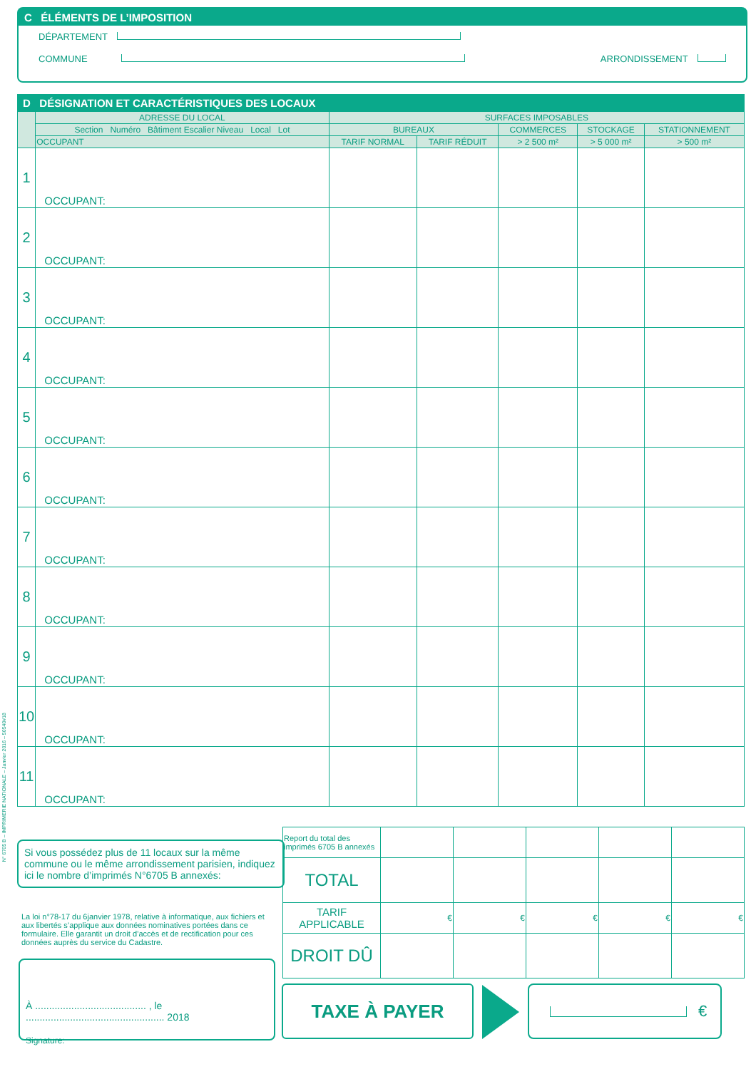C ÉLÉMENTS DE L’IMPOSITION
DÉPARTEMENT
COMMUNE ARRONDISSEMENT
D DÉSIGNATION ET CARACTÉRISTIQUES DES LOCAUX
| | ADRESSE DU LOCAL | SURFACES IMPOSABLES | | | | |
| --- | --- | --- | --- | --- | --- | --- |
| | Section Numéro Bâtiment Escalier Niveau Local Lot | BUREAUX | | COMMERCES | STOCKAGE | STATIONNEMENT |
| | OCCUPANT | TARIF NORMAL | TARIF RÉDUIT | > 2 500 m² | > 5 000 m² | > 500 m² |
| 1 | OCCUPANT: | | | | | |
| 2 | OCCUPANT: | | | | | |
| 3 | OCCUPANT: | | | | | |
| 4 | OCCUPANT: | | | | | |
| 5 | OCCUPANT: | | | | | |
| 6 | OCCUPANT: | | | | | |
| 7 | OCCUPANT: | | | | | |
| 8 | OCCUPANT: | | | | | |
| 9 | OCCUPANT: | | | | | |
| 10 | OCCUPANT: | | | | | |
| 11 | OCCUPANT: | | | | | |
N° 6705 B – IMPRIMERIE NATIONALE – Janvier 2016 – 50540#18
Si vous possédez plus de 11 locaux sur la même commune ou le même arrondissement parisien, indiquez ici le nombre d’imprimés N°6705 B annexés:
La loi n°78-17 du 6janvier 1978, relative à informatique, aux fichiers et aux libertés s’applique aux données nominatives portées dans ce formulaire. Elle garantit un droit d’accès et de rectification pour ces données auprès du service du Cadastre.
À ........................................ , le .................................................. 2018
Signature:
| Report du total des imprimés 6705 B annexés | | | | | |
| TOTAL | | | | | |
| TARIF APPLICABLE | € | € | € | € | € |
| DROIT DÛ | | | | | |
TAXE À PAYER €